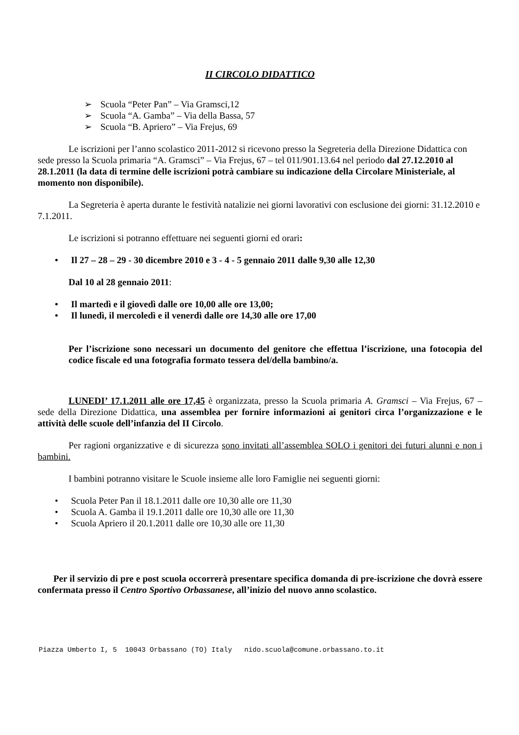II CIRCOLO DIDATTICO
➢ Scuola “Peter Pan” – Via Gramsci,12
➢ Scuola “A. Gamba” – Via della Bassa, 57
➢ Scuola “B. Apriero” – Via Frejus, 69
Le iscrizioni per l’anno scolastico 2011-2012 si ricevono presso la Segreteria della Direzione Didattica con sede presso la Scuola primaria “A. Gramsci” – Via Frejus, 67 – tel 011/901.13.64 nel periodo dal 27.12.2010 al 28.1.2011 (la data di termine delle iscrizioni potrà cambiare su indicazione della Circolare Ministeriale, al momento non disponibile).
La Segreteria è aperta durante le festività natalizie nei giorni lavorativi con esclusione dei giorni: 31.12.2010 e 7.1.2011.
Le iscrizioni si potranno effettuare nei seguenti giorni ed orari:
• Il 27 – 28 – 29 - 30 dicembre 2010 e 3 - 4 - 5 gennaio 2011 dalle 9,30 alle 12,30
Dal 10 al 28 gennaio 2011:
• Il martedì e il giovedì dalle ore 10,00 alle ore 13,00;
• Il lunedì, il mercoledì e il venerdì dalle ore 14,30 alle ore 17,00
Per l’iscrizione sono necessari un documento del genitore che effettua l’iscrizione, una fotocopia del codice fiscale ed una fotografia formato tessera del/della bambino/a.
LUNEDI’ 17.1.2011 alle ore 17,45 è organizzata, presso la Scuola primaria A. Gramsci – Via Frejus, 67 – sede della Direzione Didattica, una assemblea per fornire informazioni ai genitori circa l’organizzazione e le attività delle scuole dell’infanzia del II Circolo.
Per ragioni organizzative e di sicurezza sono invitati all’assemblea SOLO i genitori dei futuri alunni e non i bambini.
I bambini potranno visitare le Scuole insieme alle loro Famiglie nei seguenti giorni:
• Scuola Peter Pan il 18.1.2011 dalle ore 10,30 alle ore 11,30
• Scuola A. Gamba il 19.1.2011 dalle ore 10,30 alle ore 11,30
• Scuola Apriero il 20.1.2011 dalle ore 10,30 alle ore 11,30
Per il servizio di pre e post scuola occorrerà presentare specifica domanda di pre-iscrizione che dovrà essere confermata presso il Centro Sportivo Orbassanese, all’inizio del nuovo anno scolastico.
Piazza Umberto I, 5 10043 Orbassano (TO) Italy nido.scuola@comune.orbassano.to.it